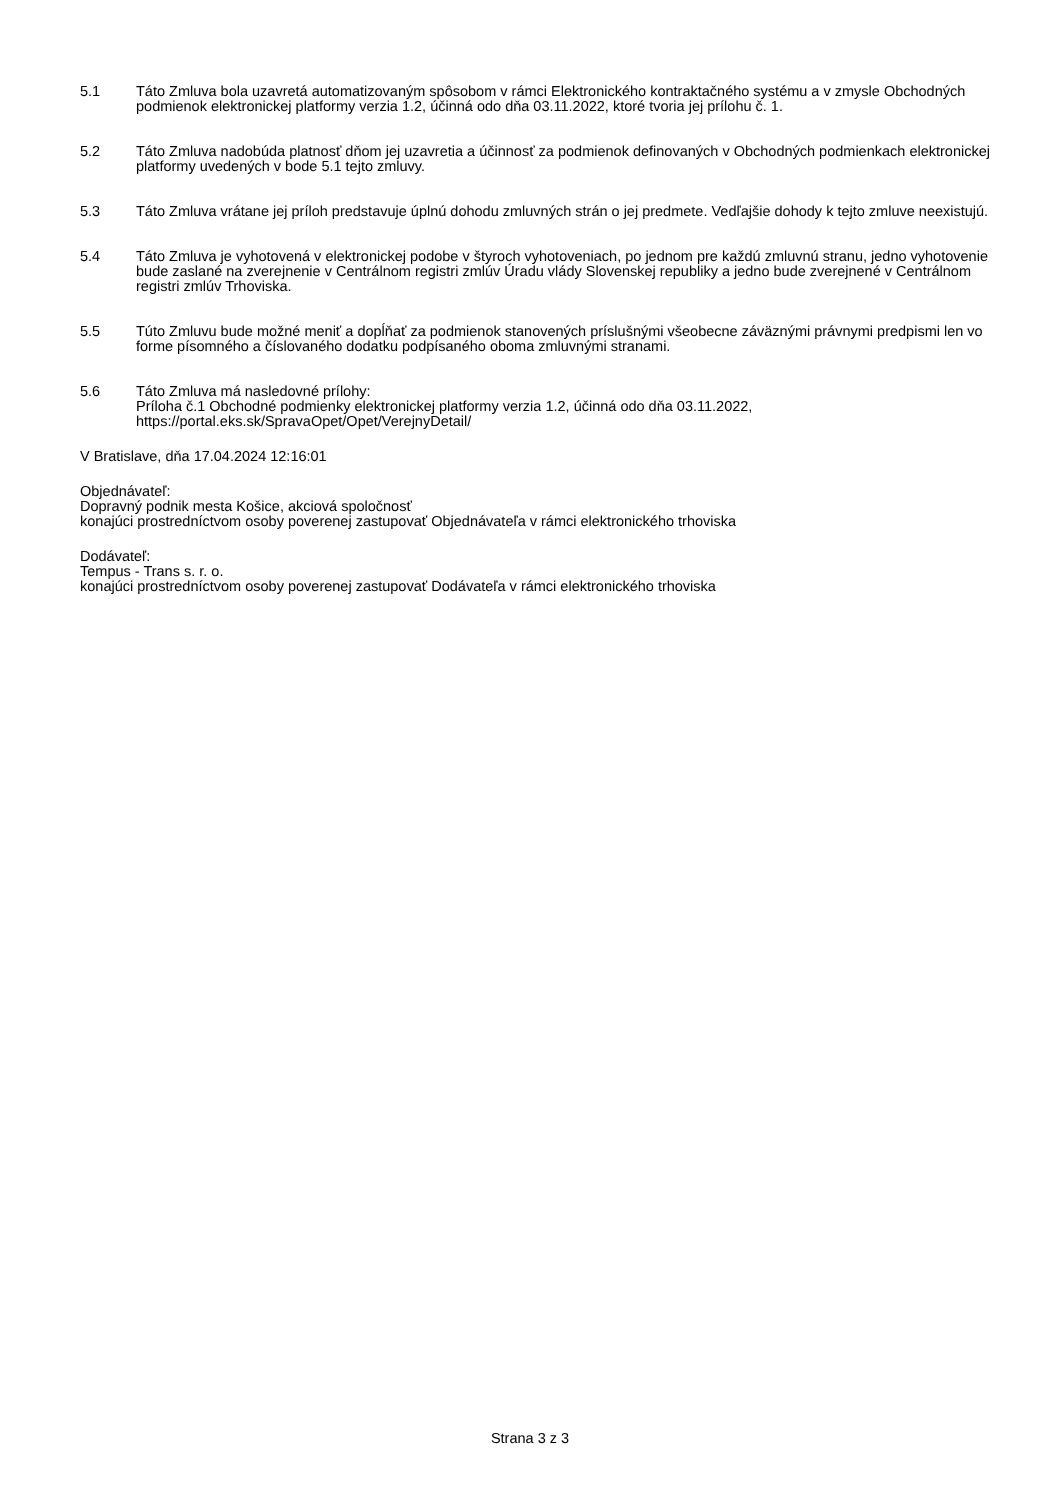5.1 Táto Zmluva bola uzavretá automatizovaným spôsobom v rámci Elektronického kontraktačného systému a v zmysle Obchodných podmienok elektronickej platformy verzia 1.2, účinná odo dňa 03.11.2022, ktoré tvoria jej prílohu č. 1.
5.2 Táto Zmluva nadobúda platnosť dňom jej uzavretia a účinnosť za podmienok definovaných v Obchodných podmienkach elektronickej platformy uvedených v bode 5.1 tejto zmluvy.
5.3 Táto Zmluva vrátane jej príloh predstavuje úplnú dohodu zmluvných strán o jej predmete. Vedľajšie dohody k tejto zmluve neexistujú.
5.4 Táto Zmluva je vyhotovená v elektronickej podobe v štyroch vyhotoveniach, po jednom pre každú zmluvnú stranu, jedno vyhotovenie bude zaslané na zverejnenie v Centrálnom registri zmlúv Úradu vlády Slovenskej republiky a jedno bude zverejnené v Centrálnom registri zmlúv Trhoviska.
5.5 Túto Zmluvu bude možné meniť a dopĺňať za podmienok stanovených príslušnými všeobecne záväznými právnymi predpismi len vo forme písomného a číslovaného dodatku podpísaného oboma zmluvnými stranami.
5.6 Táto Zmluva má nasledovné prílohy:
Príloha č.1 Obchodné podmienky elektronickej platformy verzia 1.2, účinná odo dňa 03.11.2022, https://portal.eks.sk/SpravaOpet/Opet/VerejnyDetail/
V Bratislave, dňa 17.04.2024 12:16:01
Objednávateľ:
Dopravný podnik mesta Košice, akciová spoločnosť
konajúci prostredníctvom osoby poverenej zastupovať Objednávateľa v rámci elektronického trhoviska
Dodávateľ:
Tempus - Trans s. r. o.
konajúci prostredníctvom osoby poverenej zastupovať Dodávateľa v rámci elektronického trhoviska
Strana 3 z 3